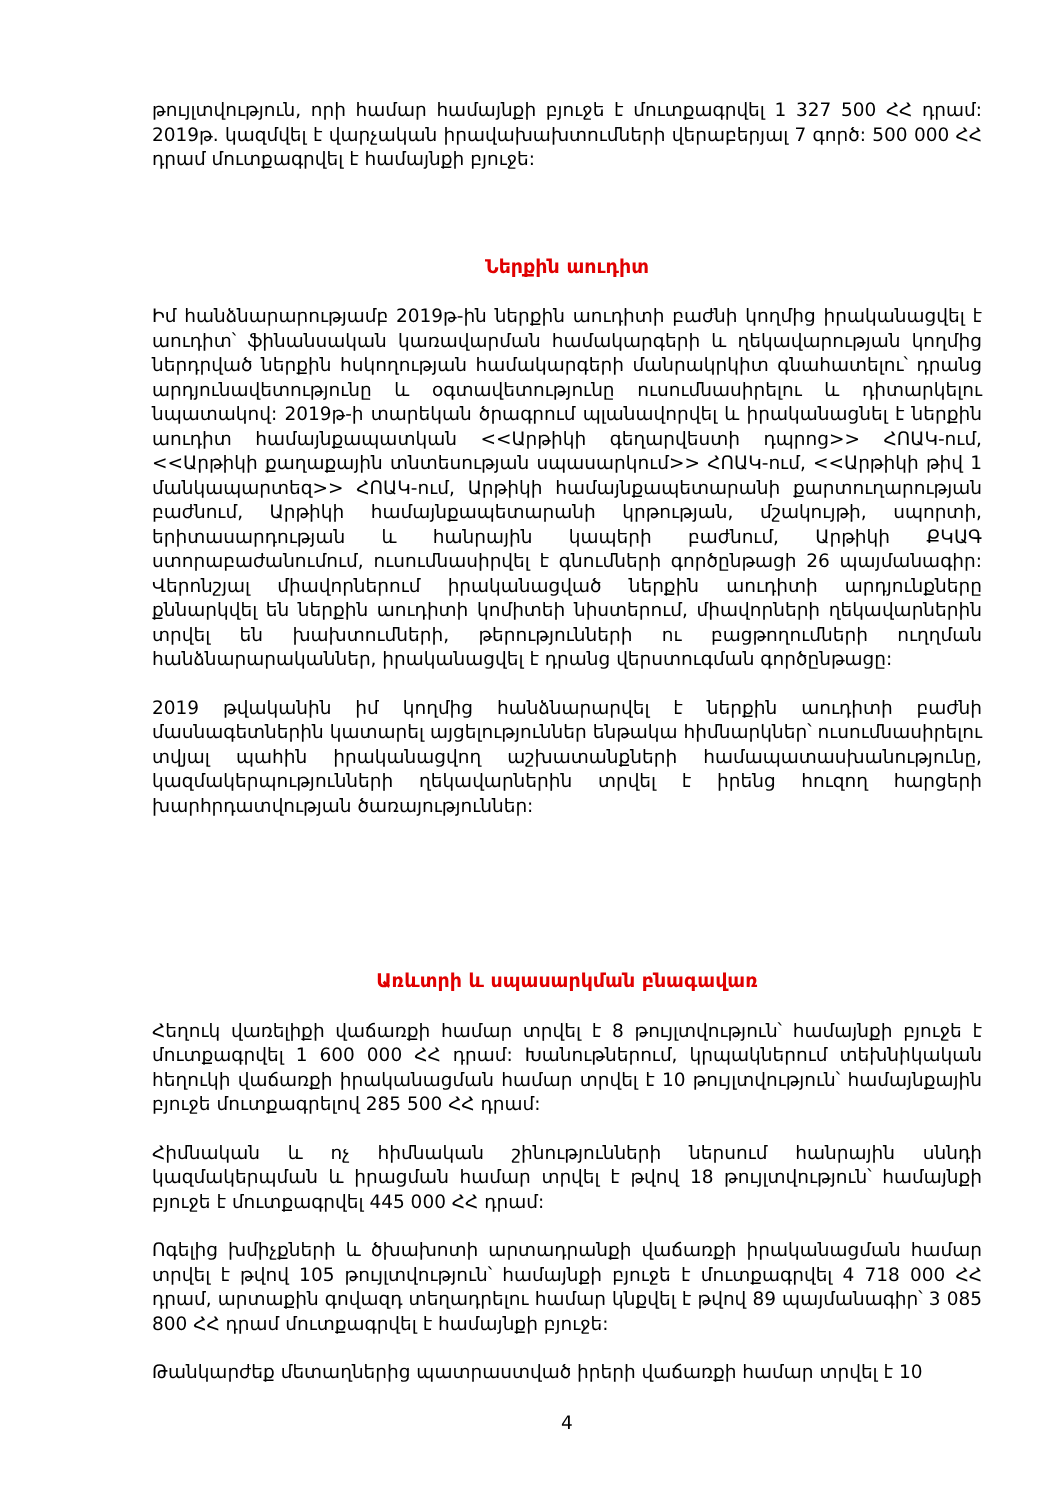թույլտվություն, որի համար համայնքի բյուջե է մուտքագրվել 1 327 500 ՀՀ դրամ: 2019թ. կազմվել է վարչական իրավախախտումների վերաբերյալ 7 գործ: 500 000 ՀՀ դրամ մուտքագրվել է համայնքի բյուջե:
Ներքին աուդիտ
Իմ հանձնարարությամբ 2019թ-ին ներքին աուդիտի բաժնի կողմից իրականացվել է աուդիտ՝ ֆինանսական կառավարման համակարգերի և ղեկավարության կողմից ներդրված ներքին հսկողության համակարգերի մանրակրկիտ գնահատելու՝ դրանց արդյունավետությունը և օգտավետությունը ուսումնասիրելու և դիտարկելու նպատակով: 2019թ-ի տարեկան ծրագրում պլանավորվել և իրականացնել է ներքին աուդիտ համայնքապատկան <<Արթիկի գեղարվեստի դպրոց>> ՀՈԱԿ-ում, <<Արթիկի քաղաքային տնտեսության սպասարկում>> ՀՈԱԿ-ում, <<Արթիկի թիվ 1 մանկապարտեզ>> ՀՈԱԿ-ում, Արթիկի համայնքապետարանի քարտուղարության բաժնում, Արթիկի համայնքապետարանի կրթության, մշակույթի, սպորտի, երիտասարդության և հանրային կապերի բաժնում, Արթիկի ՔԿԱԳ ստորաբաժանումում, ուսումնասիրվել է գնումների գործընթացի 26 պայմանագիր: Վերոնշյալ միավորներում իրականացված ներքին աուդիտի արդյունքները քննարկվել են ներքին աուդիտի կոմիտեի նիստերում, միավորների ղեկավարներին տրվել են խախտումների, թերությունների ու բացթողումների ուղղման հանձնարարականներ, իրականացվել է դրանց վերստուգման գործընթացը:
2019 թվականին իմ կողմից հանձնարարվել է ներքին աուդիտի բաժնի մասնագետներին կատարել այցելություններ ենթակա հիմնարկներ՝ ուսումնասիրելու տվյալ պահին իրականացվող աշխատանքների համապատասխանությունը, կազմակերպությունների ղեկավարներին տրվել է իրենց հուզող հարցերի խարհրդատվության ծառայություններ:
Առևտրի և սպասարկման բնագավառ
Հեղուկ վառելիքի վաճառքի համար տրվել է 8 թույլտվություն՝ համայնքի բյուջե է մուտքագրվել 1 600 000 ՀՀ դրամ: Խանութներում, կրպակներում տեխնիկական հեղուկի վաճառքի իրականացման համար տրվել է 10 թույլտվություն՝ համայնքային բյուջե մուտքագրելով 285 500 ՀՀ դրամ:
Հիմնական և ոչ հիմնական շինությունների ներսում հանրային սննդի կազմակերպման և իրացման համար տրվել է թվով 18 թույլտվություն՝ համայնքի բյուջե է մուտքագրվել 445 000 ՀՀ դրամ:
Ոգելից խմիչքների և ծխախոտի արտադրանքի վաճառքի իրականացման համար տրվել է թվով 105 թույլտվություն՝ համայնքի բյուջե է մուտքագրվել 4 718 000 ՀՀ դրամ, արտաքին գովազդ տեղադրելու համար կնքվել է թվով 89 պայմանագիր՝ 3 085 800 ՀՀ դրամ մուտքագրվել է համայնքի բյուջե:
Թանկարժեք մետաղներից պատրաստված իրերի վաճառքի համար տրվել է 10
4